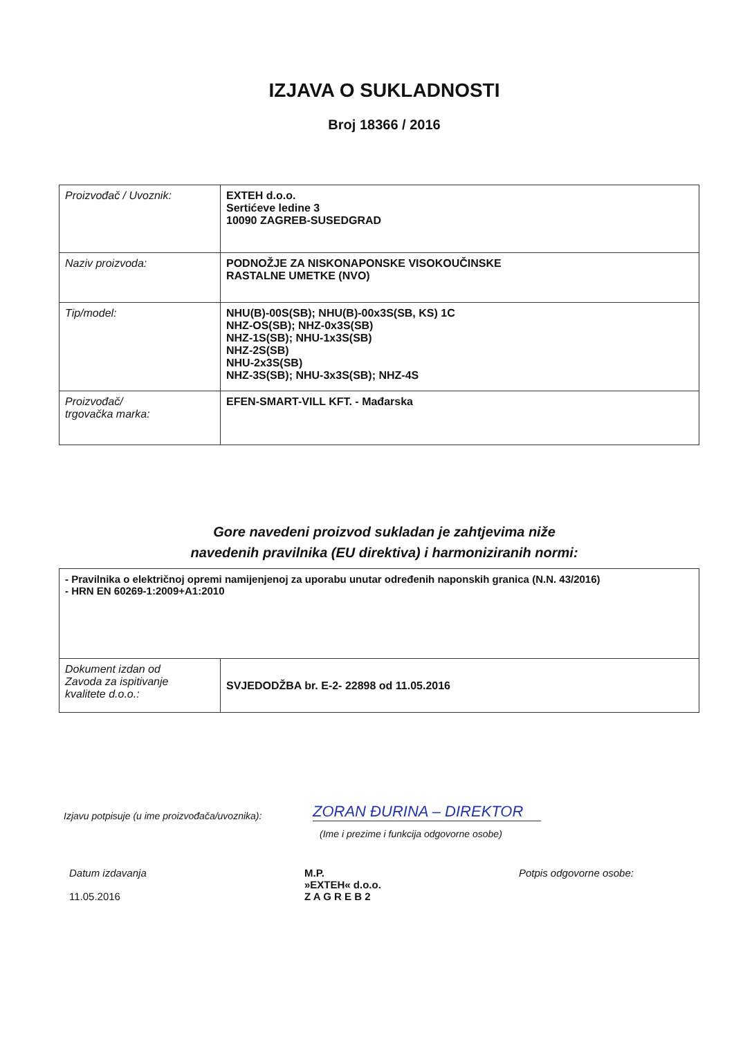IZJAVA O SUKLADNOSTI
Broj 18366 / 2016
| Proizvođač / Uvoznik: | EXTEH d.o.o. Sertićeve ledine 3 10090 ZAGREB-SUSEDGRAD |
| Naziv proizvoda: | PODNOŽJE ZA NISKONAPONSKE VISOKOUČINSKE RASTALNE UMETKE (NVO) |
| Tip/model: | NHU(B)-00S(SB); NHU(B)-00x3S(SB, KS) 1C NHZ-OS(SB); NHZ-0x3S(SB) NHZ-1S(SB); NHU-1x3S(SB) NHZ-2S(SB) NHU-2x3S(SB) NHZ-3S(SB); NHU-3x3S(SB); NHZ-4S |
| Proizvođač/ trgovačka marka: | EFEN-SMART-VILL KFT. - Mađarska |
Gore navedeni proizvod sukladan je zahtjevima niže
navedenih pravilnika (EU direktiva) i harmoniziranih normi:
| - Pravilnika o električnoj opremi namijenjenoj za uporabu unutar određenih naponskih granica (N.N. 43/2016) - HRN EN 60269-1:2009+A1:2010 | |
| Dokument izdan od Zavoda za ispitivanje kvalitete d.o.o.: | SVJEDODŽBA br. E-2- 22898 od 11.05.2016 |
Izjavu potpisuje (u ime proizvođača/uvoznika):
ZORAN ĐURINA – DIREKTOR
(Ime i prezime i funkcija odgovorne osobe)
Datum izdavanja
11.05.2016
M.P.
»EXTEH« d.o.o.
Z A G R E B 2
Potpis odgovorne osobe: